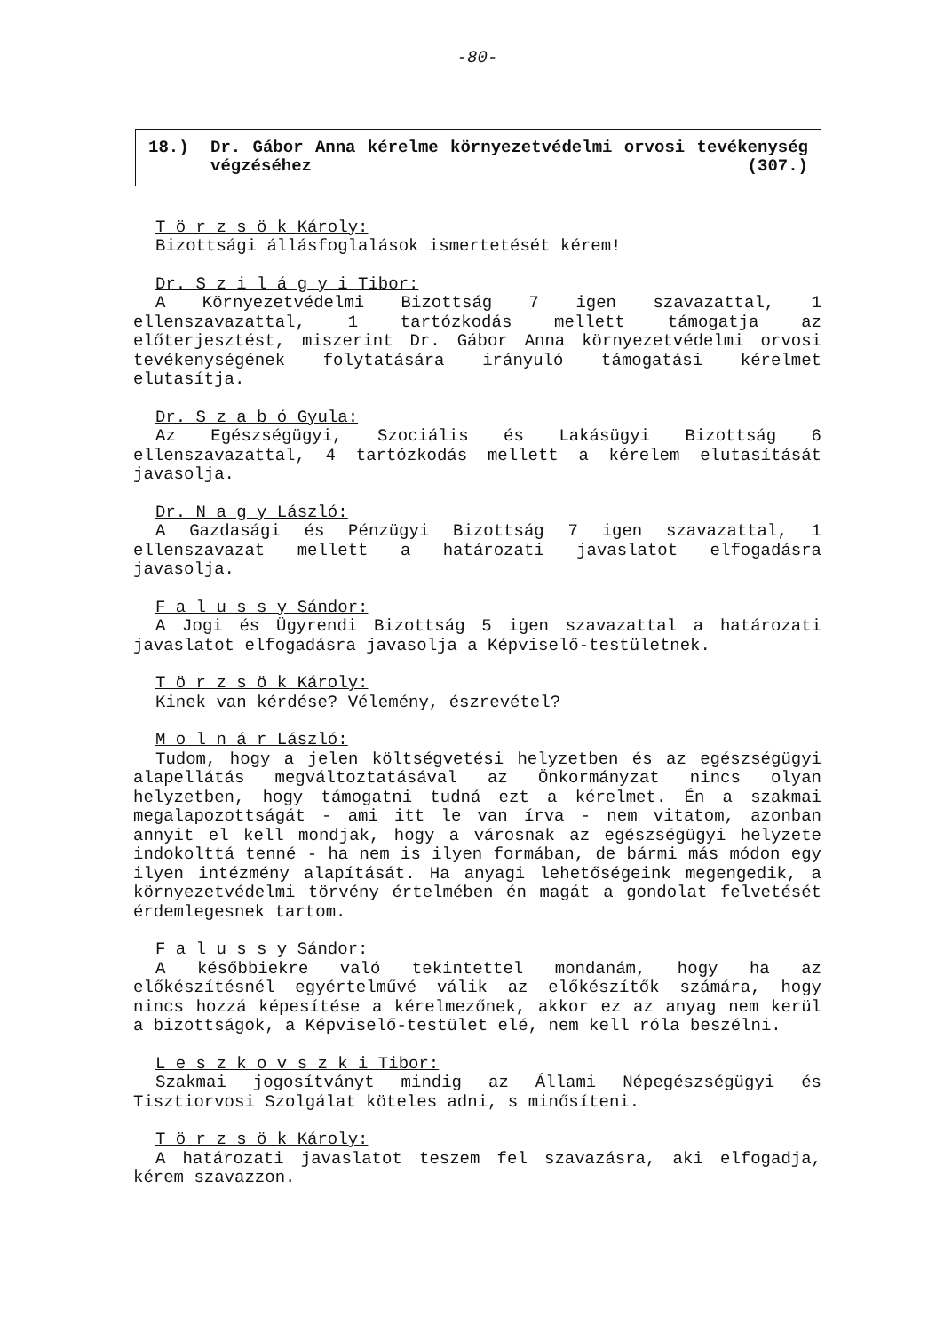-80-
18.) Dr. Gábor Anna kérelme környezetvédelmi orvosi tevékenység végzéséhez (307.)
T ö r z s ö k Károly:
Bizottsági állásfoglalások ismertetését kérem!
Dr. S z i l á g y i Tibor:
A Környezetvédelmi Bizottság 7 igen szavazattal, 1 ellenszavazattal, 1 tartózkodás mellett támogatja az előterjesztést, miszerint Dr. Gábor Anna környezetvédelmi orvosi tevékenységének folytatására irányuló támogatási kérelmet elutasítja.
Dr. S z a b ó Gyula:
Az Egészségügyi, Szociális és Lakásügyi Bizottság 6 ellenszavazattal, 4 tartózkodás mellett a kérelem elutasítását javasolja.
Dr. N a g y László:
A Gazdasági és Pénzügyi Bizottság 7 igen szavazattal, 1 ellenszavazat mellett a határozati javaslatot elfogadásra javasolja.
F a l u s s y Sándor:
A Jogi és Ügyrendi Bizottság 5 igen szavazattal a határozati javaslatot elfogadásra javasolja a Képviselő-testületnek.
T ö r z s ö k Károly:
Kinek van kérdése? Vélemény, észrevétel?
M o l n á r László:
Tudom, hogy a jelen költségvetési helyzetben és az egészségügyi alapellátás megváltoztatásával az Önkormányzat nincs olyan helyzetben, hogy támogatni tudná ezt a kérelmet. Én a szakmai megalapozottságát - ami itt le van írva - nem vitatom, azonban annyit el kell mondjak, hogy a városnak az egészségügyi helyzete indokolttá tenné - ha nem is ilyen formában, de bármi más módon egy ilyen intézmény alapítását. Ha anyagi lehetőségeink megengedik, a környezetvédelmi törvény értelmében én magát a gondolat felvetését érdemlegesnek tartom.
F a l u s s y Sándor:
A későbbiekre való tekintettel mondanám, hogy ha az előkészítésnél egyértelművé válik az előkészítők számára, hogy nincs hozzá képesítése a kérelmezőnek, akkor ez az anyag nem kerül a bizottságok, a Képviselő-testület elé, nem kell róla beszélni.
L e s z k o v s z k i Tibor:
Szakmai jogosítványt mindig az Állami Népegészségügyi és Tisztiorvosi Szolgálat köteles adni, s minősíteni.
T ö r z s ö k Károly:
A határozati javaslatot teszem fel szavazásra, aki elfogadja, kérem szavazzon.